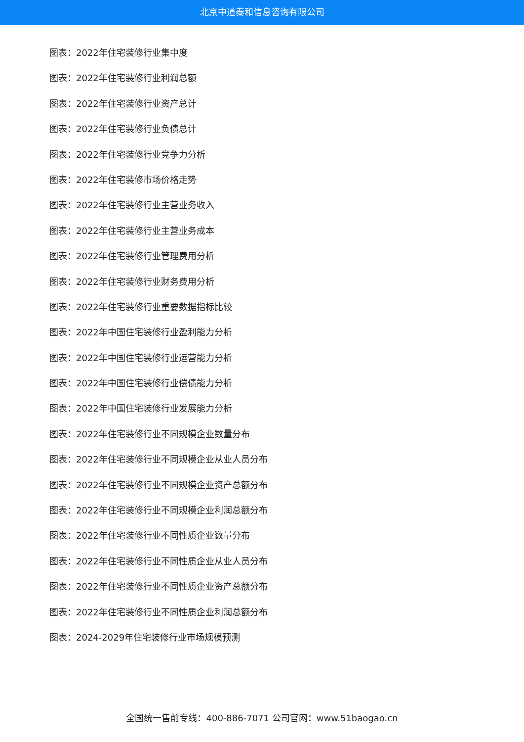北京中道泰和信息咨询有限公司
图表：2022年住宅装修行业集中度
图表：2022年住宅装修行业利润总额
图表：2022年住宅装修行业资产总计
图表：2022年住宅装修行业负债总计
图表：2022年住宅装修行业竞争力分析
图表：2022年住宅装修市场价格走势
图表：2022年住宅装修行业主营业务收入
图表：2022年住宅装修行业主营业务成本
图表：2022年住宅装修行业管理费用分析
图表：2022年住宅装修行业财务费用分析
图表：2022年住宅装修行业重要数据指标比较
图表：2022年中国住宅装修行业盈利能力分析
图表：2022年中国住宅装修行业运营能力分析
图表：2022年中国住宅装修行业偿债能力分析
图表：2022年中国住宅装修行业发展能力分析
图表：2022年住宅装修行业不同规模企业数量分布
图表：2022年住宅装修行业不同规模企业从业人员分布
图表：2022年住宅装修行业不同规模企业资产总额分布
图表：2022年住宅装修行业不同规模企业利润总额分布
图表：2022年住宅装修行业不同性质企业数量分布
图表：2022年住宅装修行业不同性质企业从业人员分布
图表：2022年住宅装修行业不同性质企业资产总额分布
图表：2022年住宅装修行业不同性质企业利润总额分布
图表：2024-2029年住宅装修行业市场规模预测
全国统一售前专线：400-886-7071 公司官网：www.51baogao.cn